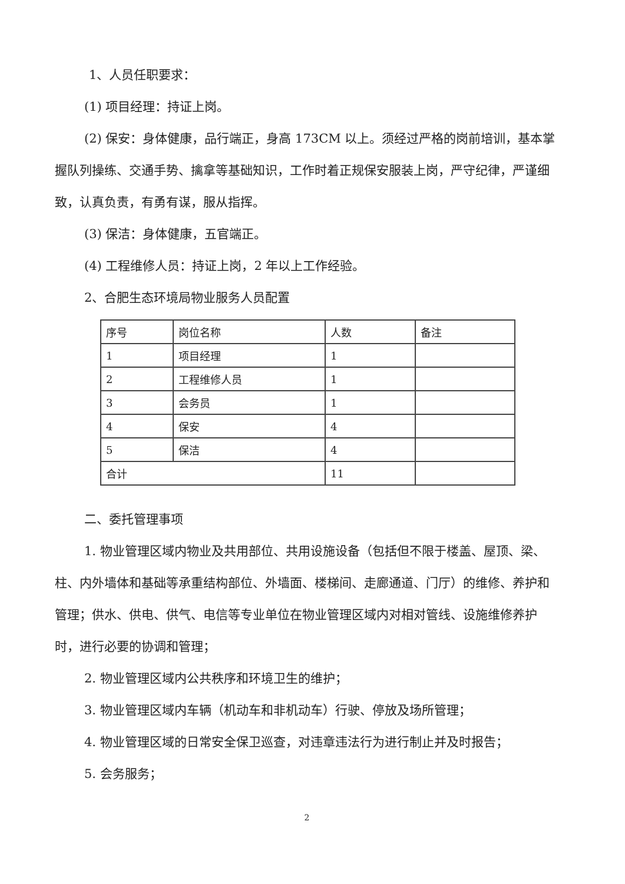1、人员任职要求：
(1) 项目经理：持证上岗。
(2) 保安：身体健康，品行端正，身高 173CM 以上。须经过严格的岗前培训，基本掌握队列操练、交通手势、擒拿等基础知识，工作时着正规保安服装上岗，严守纪律，严谨细致，认真负责，有勇有谋，服从指挥。
(3) 保洁：身体健康，五官端正。
(4) 工程维修人员：持证上岗，2 年以上工作经验。
2、合肥生态环境局物业服务人员配置
| 序号 | 岗位名称 | 人数 | 备注 |
| 1 | 项目经理 | 1 | |
| 2 | 工程维修人员 | 1 | |
| 3 | 会务员 | 1 | |
| 4 | 保安 | 4 | |
| 5 | 保洁 | 4 | |
| 合计 | | 11 | |
二、委托管理事项
1. 物业管理区域内物业及共用部位、共用设施设备（包括但不限于楼盖、屋顶、梁、柱、内外墙体和基础等承重结构部位、外墙面、楼梯间、走廊通道、门厅）的维修、养护和管理；供水、供电、供气、电信等专业单位在物业管理区域内对相对管线、设施维修养护时，进行必要的协调和管理；
2. 物业管理区域内公共秩序和环境卫生的维护；
3. 物业管理区域内车辆（机动车和非机动车）行驶、停放及场所管理；
4. 物业管理区域的日常安全保卫巡查，对违章违法行为进行制止并及时报告；
5. 会务服务；
2